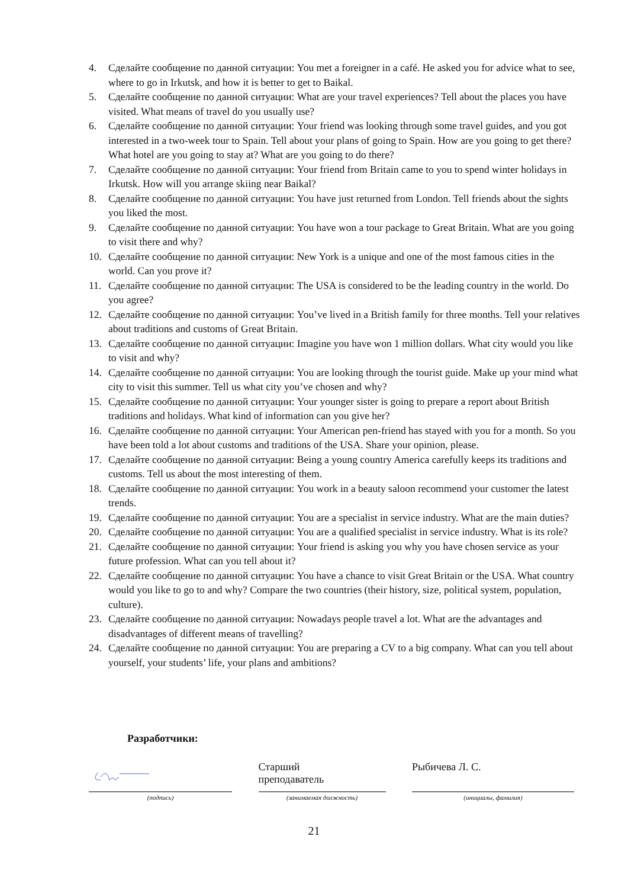4. Сделайте сообщение по данной ситуации: You met a foreigner in a café. He asked you for advice what to see, where to go in Irkutsk, and how it is better to get to Baikal.
5. Сделайте сообщение по данной ситуации: What are your travel experiences? Tell about the places you have visited. What means of travel do you usually use?
6. Сделайте сообщение по данной ситуации: Your friend was looking through some travel guides, and you got interested in a two-week tour to Spain. Tell about your plans of going to Spain. How are you going to get there? What hotel are you going to stay at? What are you going to do there?
7. Сделайте сообщение по данной ситуации: Your friend from Britain came to you to spend winter holidays in Irkutsk. How will you arrange skiing near Baikal?
8. Сделайте сообщение по данной ситуации: You have just returned from London. Tell friends about the sights you liked the most.
9. Сделайте сообщение по данной ситуации: You have won a tour package to Great Britain. What are you going to visit there and why?
10. Сделайте сообщение по данной ситуации: New York is a unique and one of the most famous cities in the world. Can you prove it?
11. Сделайте сообщение по данной ситуации: The USA is considered to be the leading country in the world. Do you agree?
12. Сделайте сообщение по данной ситуации: You’ve lived in a British family for three months. Tell your relatives about traditions and customs of Great Britain.
13. Сделайте сообщение по данной ситуации: Imagine you have won 1 million dollars. What city would you like to visit and why?
14. Сделайте сообщение по данной ситуации: You are looking through the tourist guide. Make up your mind what city to visit this summer. Tell us what city you’ve chosen and why?
15. Сделайте сообщение по данной ситуации: Your younger sister is going to prepare a report about British traditions and holidays. What kind of information can you give her?
16. Сделайте сообщение по данной ситуации: Your American pen-friend has stayed with you for a month. So you have been told a lot about customs and traditions of the USA. Share your opinion, please.
17. Сделайте сообщение по данной ситуации: Being a young country America carefully keeps its traditions and customs. Tell us about the most interesting of them.
18. Сделайте сообщение по данной ситуации: You work in a beauty saloon recommend your customer the latest trends.
19. Сделайте сообщение по данной ситуации: You are a specialist in service industry. What are the main duties?
20. Сделайте сообщение по данной ситуации: You are a qualified specialist in service industry. What is its role?
21. Сделайте сообщение по данной ситуации: Your friend is asking you why you have chosen service as your future profession. What can you tell about it?
22. Сделайте сообщение по данной ситуации: You have a chance to visit Great Britain or the USA. What country would you like to go to and why? Compare the two countries (their history, size, political system, population, culture).
23. Сделайте сообщение по данной ситуации: Nowadays people travel a lot. What are the advantages and disadvantages of different means of travelling?
24. Сделайте сообщение по данной ситуации: You are preparing a CV to a big company. What can you tell about yourself, your students’ life, your plans and ambitions?
Разработчики:
(подпись)
Старший
преподаватель
(занимаемая должность)
Рыбичева Л. С.
(инициалы, фамилия)
21